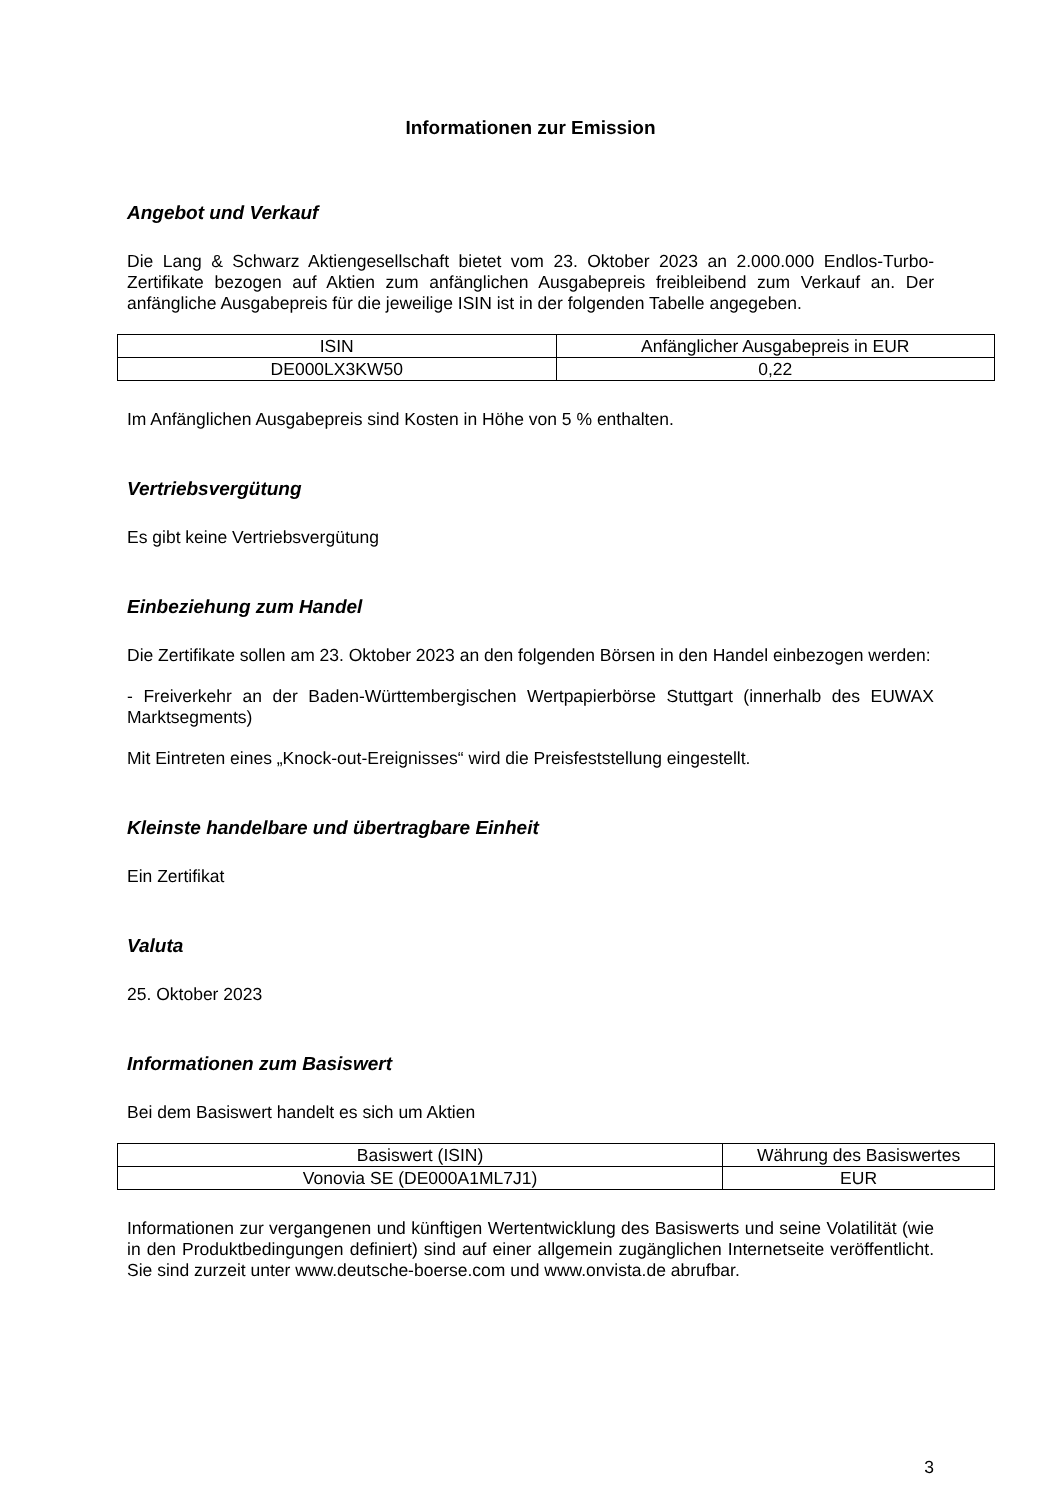Informationen zur Emission
Angebot und Verkauf
Die Lang & Schwarz Aktiengesellschaft bietet vom 23. Oktober 2023 an 2.000.000 Endlos-Turbo-Zertifikate bezogen auf Aktien zum anfänglichen Ausgabepreis freibleibend zum Verkauf an. Der anfängliche Ausgabepreis für die jeweilige ISIN ist in der folgenden Tabelle angegeben.
| ISIN | Anfänglicher Ausgabepreis in EUR |
| DE000LX3KW50 | 0,22 |
Im Anfänglichen Ausgabepreis sind Kosten in Höhe von 5 % enthalten.
Vertriebsvergütung
Es gibt keine Vertriebsvergütung
Einbeziehung zum Handel
Die Zertifikate sollen am 23. Oktober 2023 an den folgenden Börsen in den Handel einbezogen werden:
- Freiverkehr an der Baden-Württembergischen Wertpapierbörse Stuttgart (innerhalb des EUWAX Marktsegments)
Mit Eintreten eines „Knock-out-Ereignisses“ wird die Preisfeststellung eingestellt.
Kleinste handelbare und übertragbare Einheit
Ein Zertifikat
Valuta
25. Oktober 2023
Informationen zum Basiswert
Bei dem Basiswert handelt es sich um Aktien
| Basiswert (ISIN) | Währung des Basiswertes |
| Vonovia SE (DE000A1ML7J1) | EUR |
Informationen zur vergangenen und künftigen Wertentwicklung des Basiswerts und seine Volatilität (wie in den Produktbedingungen definiert) sind auf einer allgemein zugänglichen Internetseite veröffentlicht. Sie sind zurzeit unter www.deutsche-boerse.com und www.onvista.de abrufbar.
3